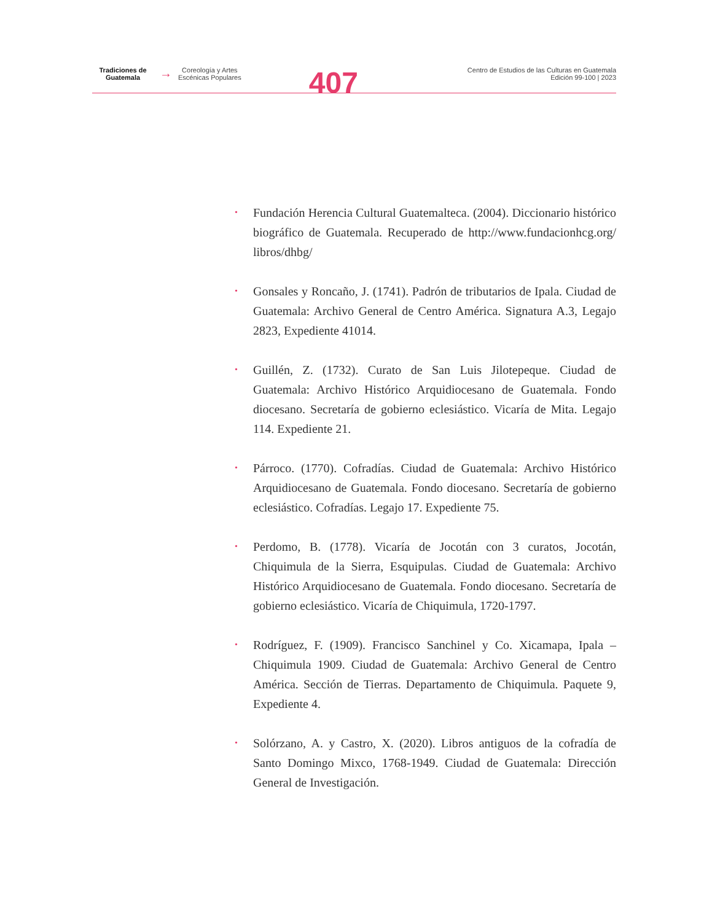Tradiciones de
Guatemala
→
Coreología y Artes
Escénicas Populares
407
Centro de Estudios de las Culturas en Guatemala
Edición 99-100 | 2023
• Fundación Herencia Cultural Guatemalteca. (2004). Diccionario histórico biográfico de Guatemala. Recuperado de http://www.fundacionhcg.org/ libros/dhbg/
• Gonsales y Roncaño, J. (1741). Padrón de tributarios de Ipala. Ciudad de Guatemala: Archivo General de Centro América. Signatura A.3, Legajo 2823, Expediente 41014.
• Guillén, Z. (1732). Curato de San Luis Jilotepeque. Ciudad de Guatemala: Archivo Histórico Arquidiocesano de Guatemala. Fondo diocesano. Secretaría de gobierno eclesiástico. Vicaría de Mita. Legajo 114. Expediente 21.
• Párroco. (1770). Cofradías. Ciudad de Guatemala: Archivo Histórico Arquidiocesano de Guatemala. Fondo diocesano. Secretaría de gobierno eclesiástico. Cofradías. Legajo 17. Expediente 75.
• Perdomo, B. (1778). Vicaría de Jocotán con 3 curatos, Jocotán, Chiquimula de la Sierra, Esquipulas. Ciudad de Guatemala: Archivo Histórico Arquidiocesano de Guatemala. Fondo diocesano. Secretaría de gobierno eclesiástico. Vicaría de Chiquimula, 1720-1797.
• Rodríguez, F. (1909). Francisco Sanchinel y Co. Xicamapa, Ipala – Chiquimula 1909. Ciudad de Guatemala: Archivo General de Centro América. Sección de Tierras. Departamento de Chiquimula. Paquete 9, Expediente 4.
• Solórzano, A. y Castro, X. (2020). Libros antiguos de la cofradía de Santo Domingo Mixco, 1768-1949. Ciudad de Guatemala: Dirección General de Investigación.